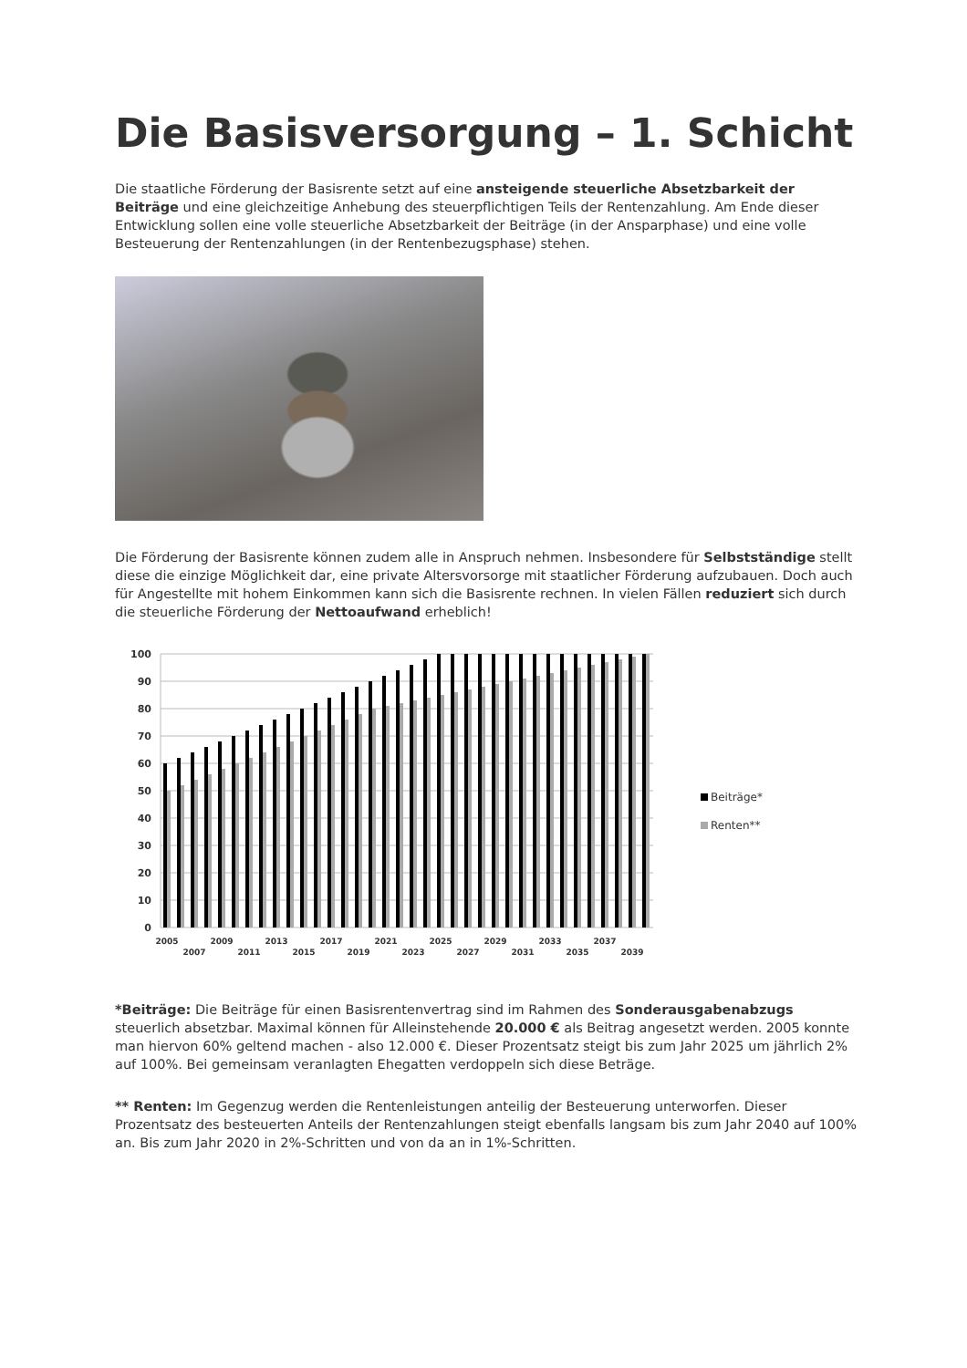Die Basisversorgung – 1. Schicht
Die staatliche Förderung der Basisrente setzt auf eine ansteigende steuerliche Absetzbarkeit der Beiträge und eine gleichzeitige Anhebung des steuerpflichtigen Teils der Rentenzahlung. Am Ende dieser Entwicklung sollen eine volle steuerliche Absetzbarkeit der Beiträge (in der Ansparphase) und eine volle Besteuerung der Rentenzahlungen (in der Rentenbezugsphase) stehen.
Die Förderung der Basisrente können zudem alle in Anspruch nehmen. Insbesondere für Selbstständige stellt diese die einzige Möglichkeit dar, eine private Altersvorsorge mit staatlicher Förderung aufzubauen. Doch auch für Angestellte mit hohem Einkommen kann sich die Basisrente rechnen. In vielen Fällen reduziert sich durch die steuerliche Förderung der Nettoaufwand erheblich!
100
90
80
70
60
50
40
30
20
10
0
2005
2007
2009
2011
2013
2015
2017
2019
2021
2023
2025
2027
2029
2031
2033
2035
2037
2039
Beiträge*
Renten**
*Beiträge: Die Beiträge für einen Basisrentenvertrag sind im Rahmen des Sonderausgabenabzugs steuerlich absetzbar. Maximal können für Alleinstehende 20.000 € als Beitrag angesetzt werden. 2005 konnte man hiervon 60% geltend machen - also 12.000 €. Dieser Prozentsatz steigt bis zum Jahr 2025 um jährlich 2% auf 100%. Bei gemeinsam veranlagten Ehegatten verdoppeln sich diese Beträge.
** Renten: Im Gegenzug werden die Rentenleistungen anteilig der Besteuerung unterworfen. Dieser Prozentsatz des besteuerten Anteils der Rentenzahlungen steigt ebenfalls langsam bis zum Jahr 2040 auf 100% an. Bis zum Jahr 2020 in 2%-Schritten und von da an in 1%-Schritten.